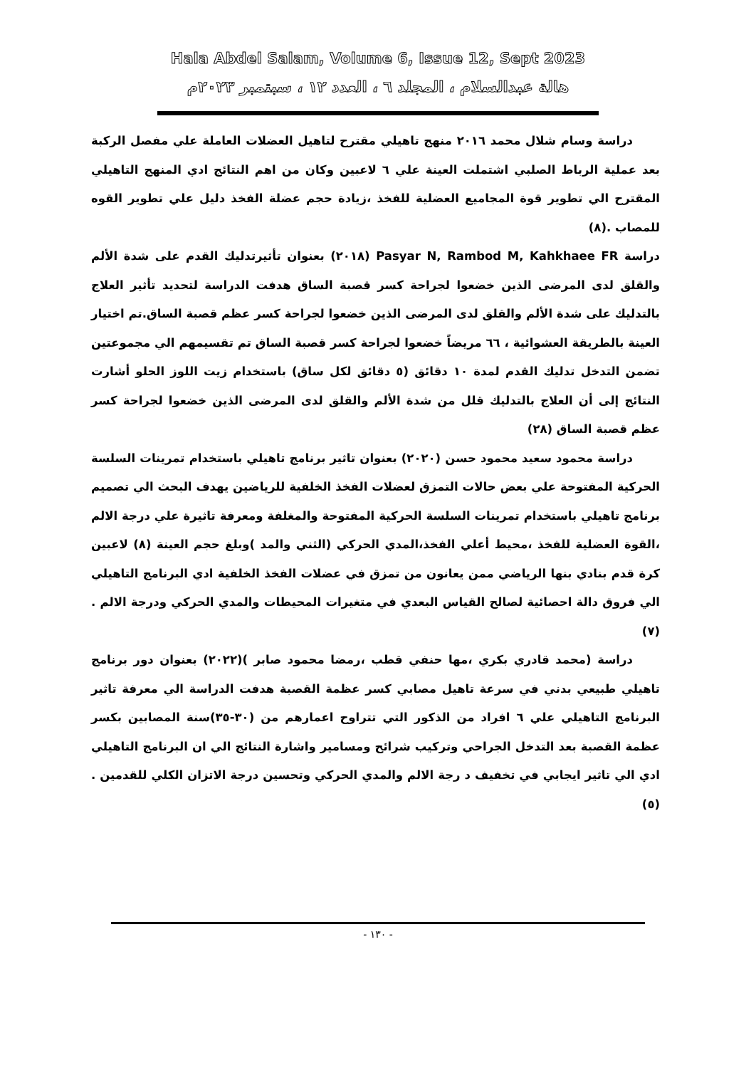Hala Abdel Salam, Volume 6, Issue 12, Sept 2023
هالة عبدالسلام ، المجلد ٦ ، العدد ١٢ ، سبتمبر ٢٠٢٣م
دراسة وسام شلال محمد ٢٠١٦ منهج تاهيلي مقترح لتاهيل العضلات العاملة علي مفصل الركبة بعد عملية الرباط الصلبي اشتملت العينة علي ٦ لاعبين وكان من اهم النتائج ادي المنهج التاهيلي المقترح الي تطوير قوة المجاميع العضلية للفخذ ،زيادة حجم عضلة الفخذ دليل علي تطوير القوه للمصاب .(٨)
دراسة Pasyar N, Rambod M, Kahkhaee FR (٢٠١٨) بعنوان تأثيرتدليك القدم على شدة الألم والقلق لدى المرضى الذين خضعوا لجراحة كسر قصبة الساق هدفت الدراسة لتحديد تأثير العلاج بالتدليك على شدة الألم والقلق لدى المرضى الذين خضعوا لجراحة كسر عظم قصبة الساق.تم اختيار العينة بالطريقة العشوائية ، ٦٦ مريضاً خضعوا لجراحة كسر قصبة الساق تم تقسيمهم الي مجموعتين تضمن التدخل تدليك القدم لمدة ١٠ دقائق (٥ دقائق لكل ساق) باستخدام زيت اللوز الحلو أشارت النتائج إلى أن العلاج بالتدليك قلل من شدة الألم والقلق لدى المرضى الذين خضعوا لجراحة كسر عظم قصبة الساق (٢٨)
دراسة محمود سعيد محمود حسن (٢٠٢٠) بعنوان تاثير برنامج تاهيلي باستخدام تمرينات السلسة الحركية المفتوحة علي بعض حالات التمزق لعضلات الفخذ الخلفية للرياضين يهدف البحث الي تصميم برنامج تاهيلي باستخدام تمرينات السلسة الحركية المفتوحة والمغلفة ومعرفة تاثيرة علي درجة الالم ،القوة العضلية للفخذ ،محيط أعلي الفخذ،المدي الحركي (الثني والمد )وبلغ حجم العينة (٨) لاعبين كرة قدم بنادي بنها الرياضي ممن يعانون من تمزق في عضلات الفخذ الخلفية ادي البرنامج التاهيلي الي فروق دالة احصائية لصالح القياس البعدي في متغيرات المحيطات والمدي الحركي ودرجة الالم .(٧)
دراسة (محمد قادري بكري ،مها حنفي قطب ،رمضا محمود صابر )(٢٠٢٢) بعنوان دور برنامج تاهيلي طبيعي بدني في سرعة تاهيل مصابي كسر عظمة القصبة هدفت الدراسة الي معرفة تاثير البرنامج التاهيلي علي ٦ افراد من الذكور التي تتراوح اعمارهم من (٣٠-٣٥)سنة المصابين بكسر عظمة القصبة بعد التدخل الجراحي وتركيب شرائح ومسامير واشارة النتائج الي ان البرنامج التاهيلي ادي الي تاثير ايجابي في تخفيف د رجة الالم والمدي الحركي وتحسين درجة الاتزان الكلي للقدمين .(٥)
- ١٣٠ -